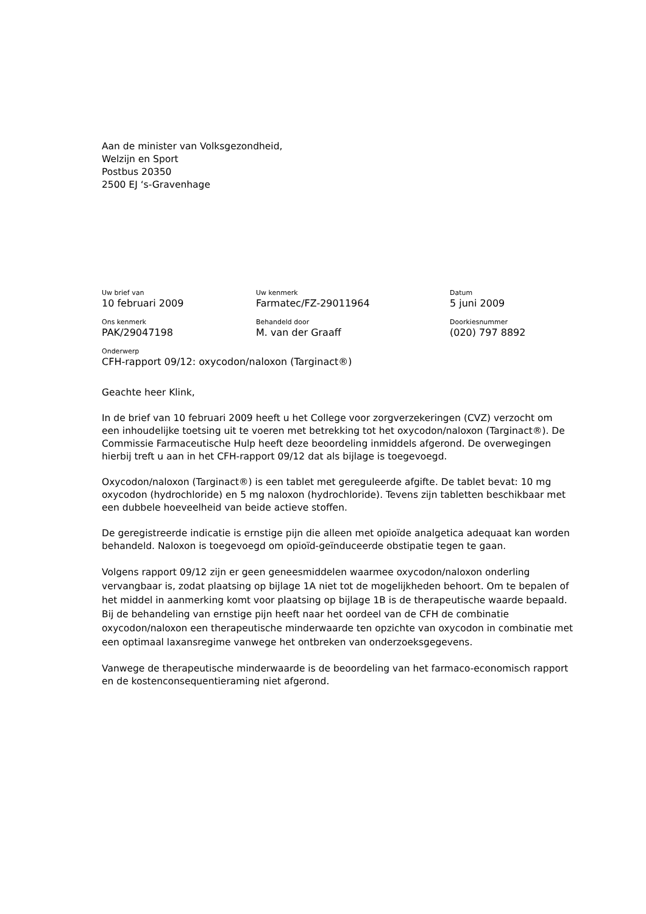Aan de minister van Volksgezondheid,
Welzijn en Sport
Postbus 20350
2500 EJ ‘s-Gravenhage
Uw brief van
10 februari 2009
Uw kenmerk
Farmatec/FZ-29011964
Datum
5 juni 2009
Ons kenmerk
PAK/29047198
Behandeld door
M. van der Graaff
Doorkiesnummer
(020) 797 8892
Onderwerp
CFH-rapport 09/12: oxycodon/naloxon (Targinact®)
Geachte heer Klink,
In de brief van 10 februari 2009 heeft u het College voor zorgverzekeringen (CVZ) verzocht om een inhoudelijke toetsing uit te voeren met betrekking tot het oxycodon/naloxon (Targinact®). De Commissie Farmaceutische Hulp heeft deze beoordeling inmiddels afgerond. De overwegingen hierbij treft u aan in het CFH-rapport 09/12 dat als bijlage is toegevoegd.
Oxycodon/naloxon (Targinact®) is een tablet met gereguleerde afgifte. De tablet bevat: 10 mg oxycodon (hydrochloride) en 5 mg naloxon (hydrochloride). Tevens zijn tabletten beschikbaar met een dubbele hoeveelheid van beide actieve stoffen.
De geregistreerde indicatie is ernstige pijn die alleen met opioïde analgetica adequaat kan worden behandeld. Naloxon is toegevoegd om opioïd-geïnduceerde obstipatie tegen te gaan.
Volgens rapport 09/12 zijn er geen geneesmiddelen waarmee oxycodon/naloxon onderling vervangbaar is, zodat plaatsing op bijlage 1A niet tot de mogelijkheden behoort. Om te bepalen of het middel in aanmerking komt voor plaatsing op bijlage 1B is de therapeutische waarde bepaald.
Bij de behandeling van ernstige pijn heeft naar het oordeel van de CFH de combinatie oxycodon/naloxon een therapeutische minderwaarde ten opzichte van oxycodon in combinatie met een optimaal laxansregime vanwege het ontbreken van onderzoeksgegevens.
Vanwege de therapeutische minderwaarde is de beoordeling van het farmaco-economisch rapport en de kostenconsequentieraming niet afgerond.